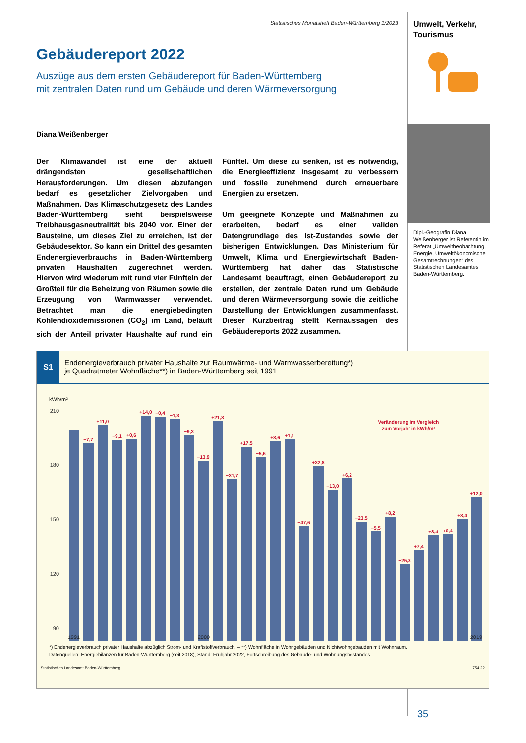Statistisches Monatsheft Baden-Württemberg 1/2023
Gebäudereport 2022
Auszüge aus dem ersten Gebäudereport für Baden-Württemberg
mit zentralen Daten rund um Gebäude und deren Wärmeversorgung
Diana Weißenberger
Der Klimawandel ist eine der aktuell drängendsten gesellschaftlichen Herausforderungen. Um diesen abzufangen bedarf es gesetzlicher Zielvorgaben und Maßnahmen. Das Klimaschutzgesetz des Landes Baden-Württemberg sieht beispielsweise Treibhausgasneutralität bis 2040 vor. Einer der Bausteine, um dieses Ziel zu erreichen, ist der Gebäudesektor. So kann ein Drittel des gesamten Endenergieverbrauchs in Baden-Württemberg privaten Haushalten zugerechnet werden. Hiervon wird wiederum mit rund vier Fünfteln der Großteil für die Beheizung von Räumen sowie die Erzeugung von Warmwasser verwendet. Betrachtet man die energiebedingten Kohlendioxidemissionen (CO<sub>2</sub>) im Land, beläuft sich der Anteil privater Haushalte auf rund ein Fünftel. Um diese zu senken, ist es notwendig, die Energieeffizienz insgesamt zu verbessern und fossile zunehmend durch erneuerbare Energien zu ersetzen.
Um geeignete Konzepte und Maßnahmen zu erarbeiten, bedarf es einer validen Datengrundlage des Ist-Zustandes sowie der bisherigen Entwicklungen. Das Ministerium für Umwelt, Klima und Energiewirtschaft Baden-Württemberg hat daher das Statistische Landesamt beauftragt, einen Gebäudereport zu erstellen, der zentrale Daten rund um Gebäude und deren Wärmeversorgung sowie die zeitliche Darstellung der Entwicklungen zusammenfasst. Dieser Kurzbeitrag stellt Kernaussagen des Gebäudereports 2022 zusammen.
Umwelt, Verkehr,
Tourismus
Dipl.-Geografin Diana Weißenberger ist Referentin im Referat „Umweltbeobachtung, Energie, Umweltökonomische Gesamtrechnungen“ des Statistischen Landesamtes Baden-Württemberg.
S1
Endenergieverbrauch privater Haushalte zur Raumwärme- und Warmwasserbereitung*)
je Quadratmeter Wohnfläche**) in Baden-Württemberg seit 1991
kWh/m²
210
180
150
120
90
−7,7
+11,0
−9,1
+0,6
+14,0
−0,4
−1,3
−9,3
−13,9
+21,8
−31,7
+17,5
−5,6
+8,6
+1,1
−47,6
+32,8
−13,0
+6,2
−23,5
−5,5
+8,2
−25,8
+7,4
+8,4
+0,4
+8,4
+12,0
Veränderung im Vergleich
zum Vorjahr in kWh/m²
1991
2000
2019
*) Endenergieverbrauch privater Haushalte abzüglich Strom- und Kraftstoffverbrauch. – **) Wohnfläche in Wohngebäuden und Nichtwohngebäuden mit Wohnraum.
Datenquellen: Energiebilanzen für Baden-Württemberg (seit 2018), Stand: Frühjahr 2022, Fortschreibung des Gebäude- und Wohnungsbestandes.
Statistisches Landesamt Baden-Württemberg 754 22
35